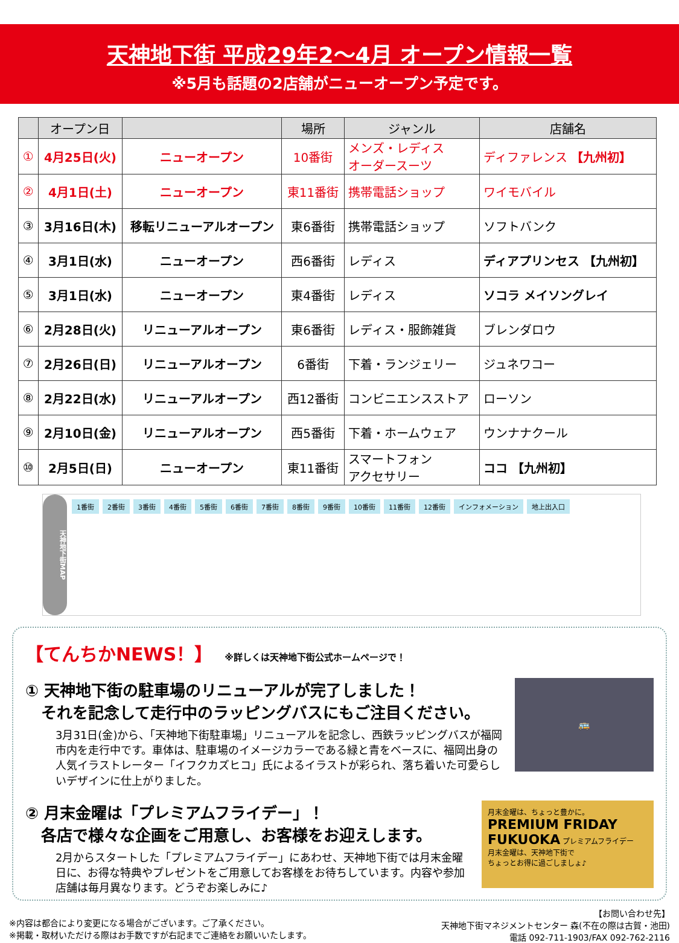天神地下街 平成29年2～4月 オープン情報一覧
※5月も話題の2店舗がニューオープン予定です。
| | オープン日 | | 場所 | ジャンル | 店舗名 |
| --- | --- | --- | --- | --- | --- |
| ① | 4月25日(火) | ニューオープン | 10番街 | メンズ・レディス オーダースーツ | ディファレンス 【九州初】 |
| ② | 4月1日(土) | ニューオープン | 東11番街 | 携帯電話ショップ | ワイモバイル |
| ③ | 3月16日(木) | 移転リニューアルオープン | 東6番街 | 携帯電話ショップ | ソフトバンク |
| ④ | 3月1日(水) | ニューオープン | 西6番街 | レディス | ディアプリンセス 【九州初】 |
| ⑤ | 3月1日(水) | ニューオープン | 東4番街 | レディス | ソコラ メイソングレイ |
| ⑥ | 2月28日(火) | リニューアルオープン | 東6番街 | レディス・服飾雑貨 | ブレンダロウ |
| ⑦ | 2月26日(日) | リニューアルオープン | 6番街 | 下着・ランジェリー | ジュネワコー |
| ⑧ | 2月22日(水) | リニューアルオープン | 西12番街 | コンビニエンスストア | ローソン |
| ⑨ | 2月10日(金) | リニューアルオープン | 西5番街 | 下着・ホームウェア | ウンナナクール |
| ⑩ | 2月5日(日) | ニューオープン | 東11番街 | スマートフォン アクセサリー | ココ 【九州初】 |
天神地下街MAP
1番街 2番街 3番街 4番街 5番街 6番街 7番街 8番街 9番街 10番街 11番街 12番街 インフォメーション 地上出入口
【てんちかNEWS！】
※詳しくは天神地下街公式ホームページで！
① 天神地下街の駐車場のリニューアルが完了しました！
　それを記念して走行中のラッピングバスにもご注目ください。
3月31日(金)から、「天神地下街駐車場」リニューアルを記念し、西鉄ラッピングバスが福岡市内を走行中です。車体は、駐車場のイメージカラーである緑と青をベースに、福岡出身の人気イラストレーター「イフクカズヒコ」氏によるイラストが彩られ、落ち着いた可愛らしいデザインに仕上がりました。
🚌
② 月末金曜は「プレミアムフライデー」！
　各店で様々な企画をご用意し、お客様をお迎えします。
2月からスタートした「プレミアムフライデー」にあわせ、天神地下街では月末金曜日に、お得な特典やプレゼントをご用意してお客様をお待ちしています。内容や参加店舗は毎月異なります。どうぞお楽しみに♪
月末金曜は、ちょっと豊かに。
PREMIUM FRIDAY
FUKUOKA プレミアムフライデー
月末金曜は、天神地下街で
ちょっとお得に過ごしましょ♪
※内容は都合により変更になる場合がございます。ご了承ください。
※掲載・取材いただける際はお手数ですが右記までご連絡をお願いいたします。
【お問い合わせ先】
天神地下街マネジメントセンター 森(不在の際は古賀・池田)
電話 092-711-1903/FAX 092-762-2116